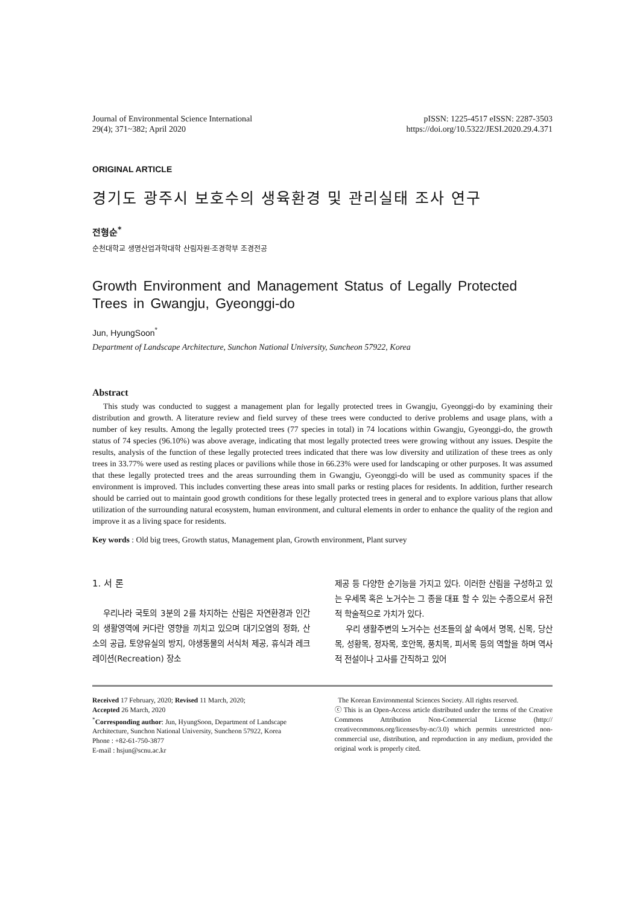Journal of Environmental Science International
29(4); 371~382; April 2020
pISSN: 1225-4517 eISSN: 2287-3503
https://doi.org/10.5322/JESI.2020.29.4.371
ORIGINAL ARTICLE
경기도 광주시 보호수의 생육환경 및 관리실태 조사 연구
전형순<sup>*</sup>
순천대학교 생명산업과학대학 산림자원·조경학부 조경전공
Growth Environment and Management Status of Legally Protected Trees in Gwangju, Gyeonggi-do
Jun, HyungSoon<sup>*</sup>
Department of Landscape Architecture, Sunchon National University, Suncheon 57922, Korea
Abstract
This study was conducted to suggest a management plan for legally protected trees in Gwangju, Gyeonggi-do by examining their distribution and growth. A literature review and field survey of these trees were conducted to derive problems and usage plans, with a number of key results. Among the legally protected trees (77 species in total) in 74 locations within Gwangju, Gyeonggi-do, the growth status of 74 species (96.10%) was above average, indicating that most legally protected trees were growing without any issues. Despite the results, analysis of the function of these legally protected trees indicated that there was low diversity and utilization of these trees as only trees in 33.77% were used as resting places or pavilions while those in 66.23% were used for landscaping or other purposes. It was assumed that these legally protected trees and the areas surrounding them in Gwangju, Gyeonggi-do will be used as community spaces if the environment is improved. This includes converting these areas into small parks or resting places for residents. In addition, further research should be carried out to maintain good growth conditions for these legally protected trees in general and to explore various plans that allow utilization of the surrounding natural ecosystem, human environment, and cultural elements in order to enhance the quality of the region and improve it as a living space for residents.
Key words : Old big trees, Growth status, Management plan, Growth environment, Plant survey
1. 서 론
우리나라 국토의 3분의 2를 차지하는 산림은 자연환경과 인간의 생활영역에 커다란 영향을 끼치고 있으며 대기오염의 정화, 산소의 공급, 토양유실의 방지, 야생동물의 서식처 제공, 휴식과 레크레이션(Recreation) 장소
제공 등 다양한 순기능을 가지고 있다. 이러한 산림을 구성하고 있는 우세목 혹은 노거수는 그 종을 대표 할 수 있는 수종으로서 유전적 학술적으로 가치가 있다.
우리 생활주변의 노거수는 선조들의 삶 속에서 명목, 신목, 당산목, 성황목, 정자목, 호안목, 풍치목, 피서목 등의 역할을 하며 역사적 전설이나 고사를 간직하고 있어
Received 17 February, 2020; Revised 11 March, 2020;
Accepted 26 March, 2020
<sup>*</sup> Corresponding author: Jun, HyungSoon, Department of Landscape Architecture, Sunchon National University, Suncheon 57922, Korea
Phone : +82-61-750-3877
E-mail : hsjun@scnu.ac.kr
The Korean Environmental Sciences Society. All rights reserved.
ⓒ This is an Open-Access article distributed under the terms of the Creative Commons Attribution Non-Commercial License (http:// creativecommons.org/licenses/by-nc/3.0) which permits unrestricted non-commercial use, distribution, and reproduction in any medium, provided the original work is properly cited.